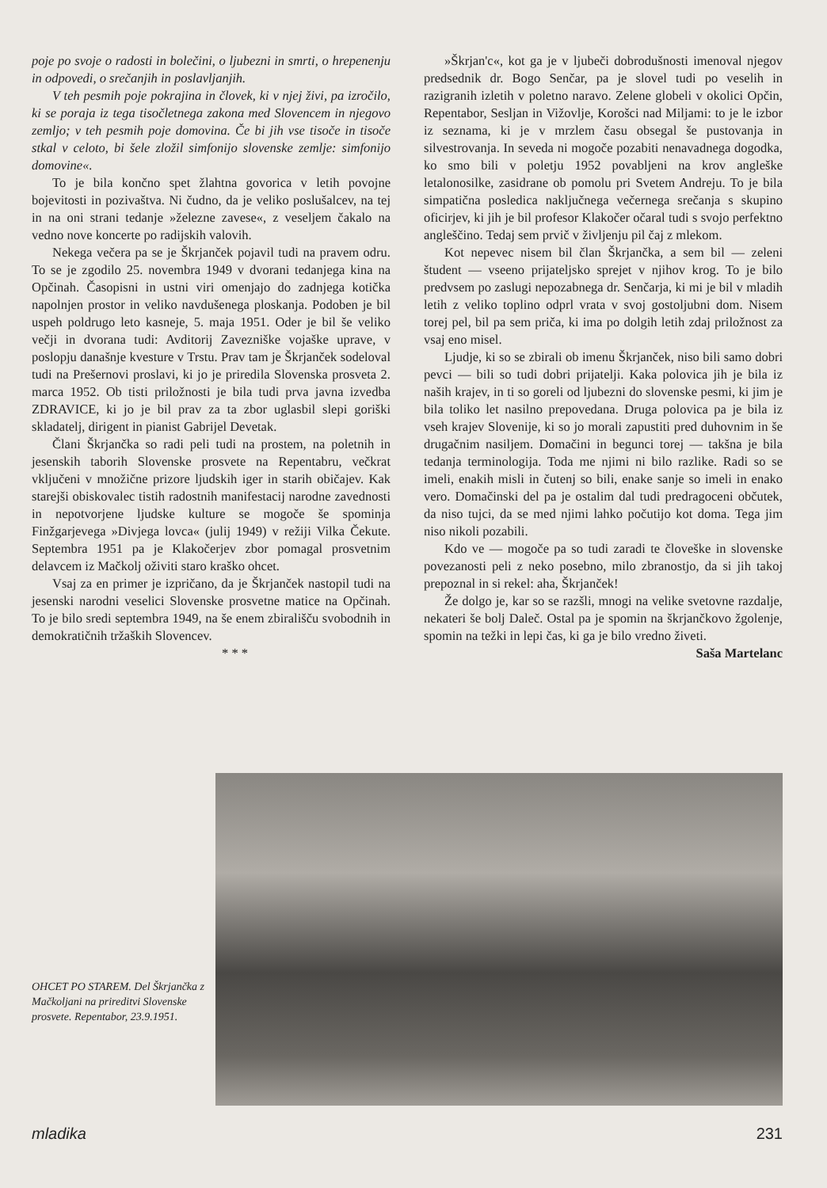poje po svoje o radosti in bolečini, o ljubezni in smrti, o hrepenenju in odpovedi, o srečanjih in poslavljanjih.
V teh pesmih poje pokrajina in človek, ki v njej živi, pa izročilo, ki se poraja iz tega tisočletnega zakona med Slovencem in njegovo zemljo; v teh pesmih poje domovina. Če bi jih vse tisoče in tisoče stkal v celoto, bi šele zložil simfonijo slovenske zemlje: simfonijo domovine«.
To je bila končno spet žlahtna govorica v letih povojne bojevitosti in pozivaštva. Ni čudno, da je veliko poslušalcev, na tej in na oni strani tedanje »železne zavese«, z veseljem čakalo na vedno nove koncerte po radijskih valovih.
Nekega večera pa se je Škrjanček pojavil tudi na pravem odru. To se je zgodilo 25. novembra 1949 v dvorani tedanjega kina na Opčinah. Časopisni in ustni viri omenjajo do zadnjega kotička napolnjen prostor in veliko navdušenega ploskanja. Podoben je bil uspeh poldrugo leto kasneje, 5. maja 1951. Oder je bil še veliko večji in dvorana tudi: Avditorij Zavezniške vojaške uprave, v poslopju današnje kvesture v Trstu. Prav tam je Škrjanček sodeloval tudi na Prešernovi proslavi, ki jo je priredila Slovenska prosveta 2. marca 1952. Ob tisti priložnosti je bila tudi prva javna izvedba ZDRAVICE, ki jo je bil prav za ta zbor uglasbil slepi goriški skladatelj, dirigent in pianist Gabrijel Devetak.
Člani Škrjančka so radi peli tudi na prostem, na poletnih in jesenskih taborih Slovenske prosvete na Repentabru, večkrat vključeni v množične prizore ljudskih iger in starih običajev. Kak starejši obiskovalec tistih radostnih manifestacij narodne zavednosti in nepotvorjene ljudske kulture se mogoče še spominja Finžgarjevega »Divjega lovca« (julij 1949) v režiji Vilka Čekute. Septembra 1951 pa je Klakočerjev zbor pomagal prosvetnim delavcem iz Mačkolj oživiti staro kraško ohcet.
Vsaj za en primer je izpričano, da je Škrjanček nastopil tudi na jesenski narodni veselici Slovenske prosvetne matice na Opčinah. To je bilo sredi septembra 1949, na še enem zbirališču svobodnih in demokratičnih tržaških Slovencev.
* * *
»Škrjan'c«, kot ga je v ljubeči dobrodušnosti imenoval njegov predsednik dr. Bogo Senčar, pa je slovel tudi po veselih in razigranih izletih v poletno naravo. Zelene globeli v okolici Opčin, Repentabor, Sesljan in Vižovlje, Korošci nad Miljami: to je le izbor iz seznama, ki je v mrzlem času obsegal še pustovanja in silvestrovanja. In seveda ni mogoče pozabiti nenavadnega dogodka, ko smo bili v poletju 1952 povabljeni na krov angleške letalonosilke, zasidrane ob pomolu pri Svetem Andreju. To je bila simpatična posledica naključnega večernega srečanja s skupino oficirjev, ki jih je bil profesor Klakočer očaral tudi s svojo perfektno angleščino. Tedaj sem prvič v življenju pil čaj z mlekom.
Kot nepevec nisem bil član Škrjančka, a sem bil — zeleni študent — vseeno prijateljsko sprejet v njihov krog. To je bilo predvsem po zaslugi nepozabnega dr. Senčarja, ki mi je bil v mladih letih z veliko toplino odprl vrata v svoj gostoljubni dom. Nisem torej pel, bil pa sem priča, ki ima po dolgih letih zdaj priložnost za vsaj eno misel.
Ljudje, ki so se zbirali ob imenu Škrjanček, niso bili samo dobri pevci — bili so tudi dobri prijatelji. Kaka polovica jih je bila iz naših krajev, in ti so goreli od ljubezni do slovenske pesmi, ki jim je bila toliko let nasilno prepovedana. Druga polovica pa je bila iz vseh krajev Slovenije, ki so jo morali zapustiti pred duhovnim in še drugačnim nasiljem. Domačini in begunci torej — takšna je bila tedanja terminologija. Toda me njimi ni bilo razlike. Radi so se imeli, enakih misli in čutenj so bili, enake sanje so imeli in enako vero. Domačinski del pa je ostalim dal tudi predragoceni občutek, da niso tujci, da se med njimi lahko počutijo kot doma. Tega jim niso nikoli pozabili.
Kdo ve — mogoče pa so tudi zaradi te človeške in slovenske povezanosti peli z neko posebno, milo zbranostjo, da si jih takoj prepoznal in si rekel: aha, Škrjanček!
Že dolgo je, kar so se razšli, mnogi na velike svetovne razdalje, nekateri še bolj Daleč. Ostal pa je spomin na škrjančkovo žgolenje, spomin na težki in lepi čas, ki ga je bilo vredno živeti.
Saša Martelanc
OHCET PO STAREM. Del Škrjančka z Mačkoljani na prireditvi Slovenske prosvete. Repentabor, 23.9.1951.
mladika 231